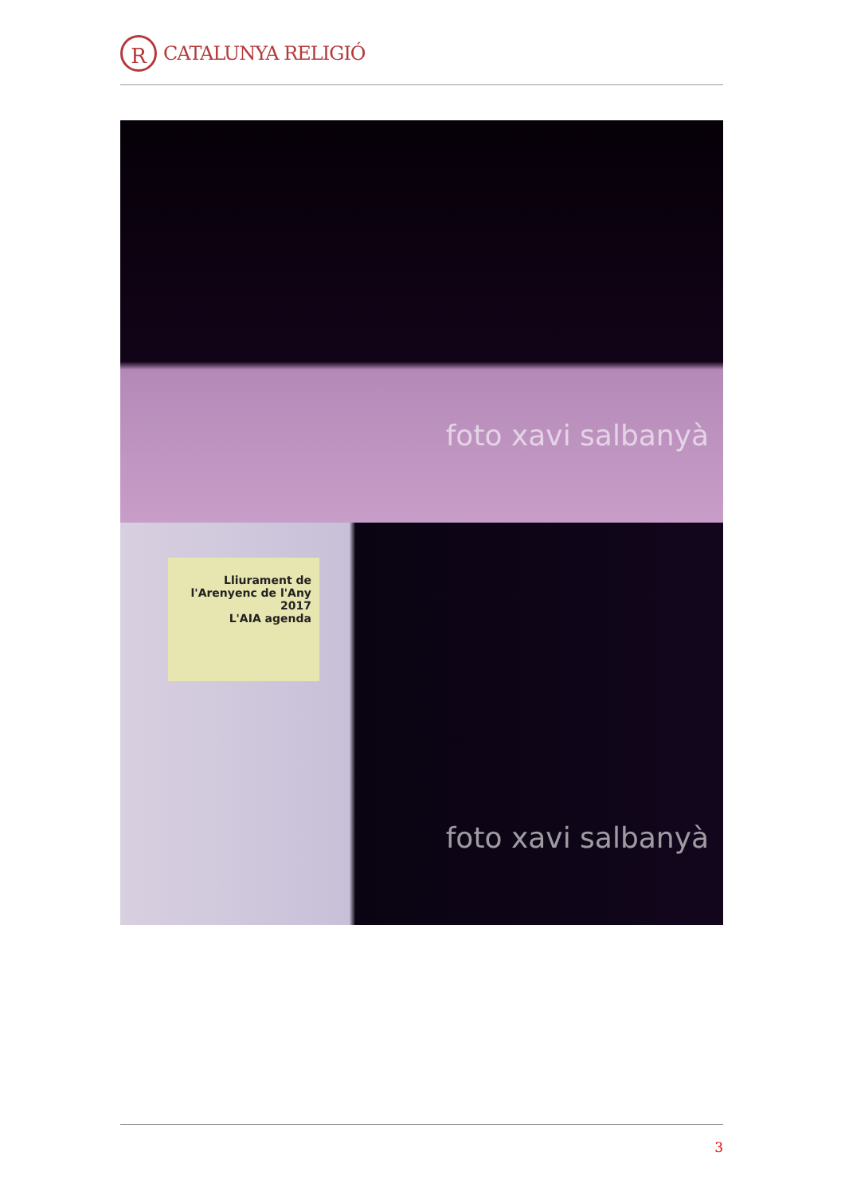R
CATALUNYA RELIGIÓ
foto xavi salbanyà
Lliurament de l'Arenyenc de l'Any 2017
L'AIA agenda
foto xavi salbanyà
3